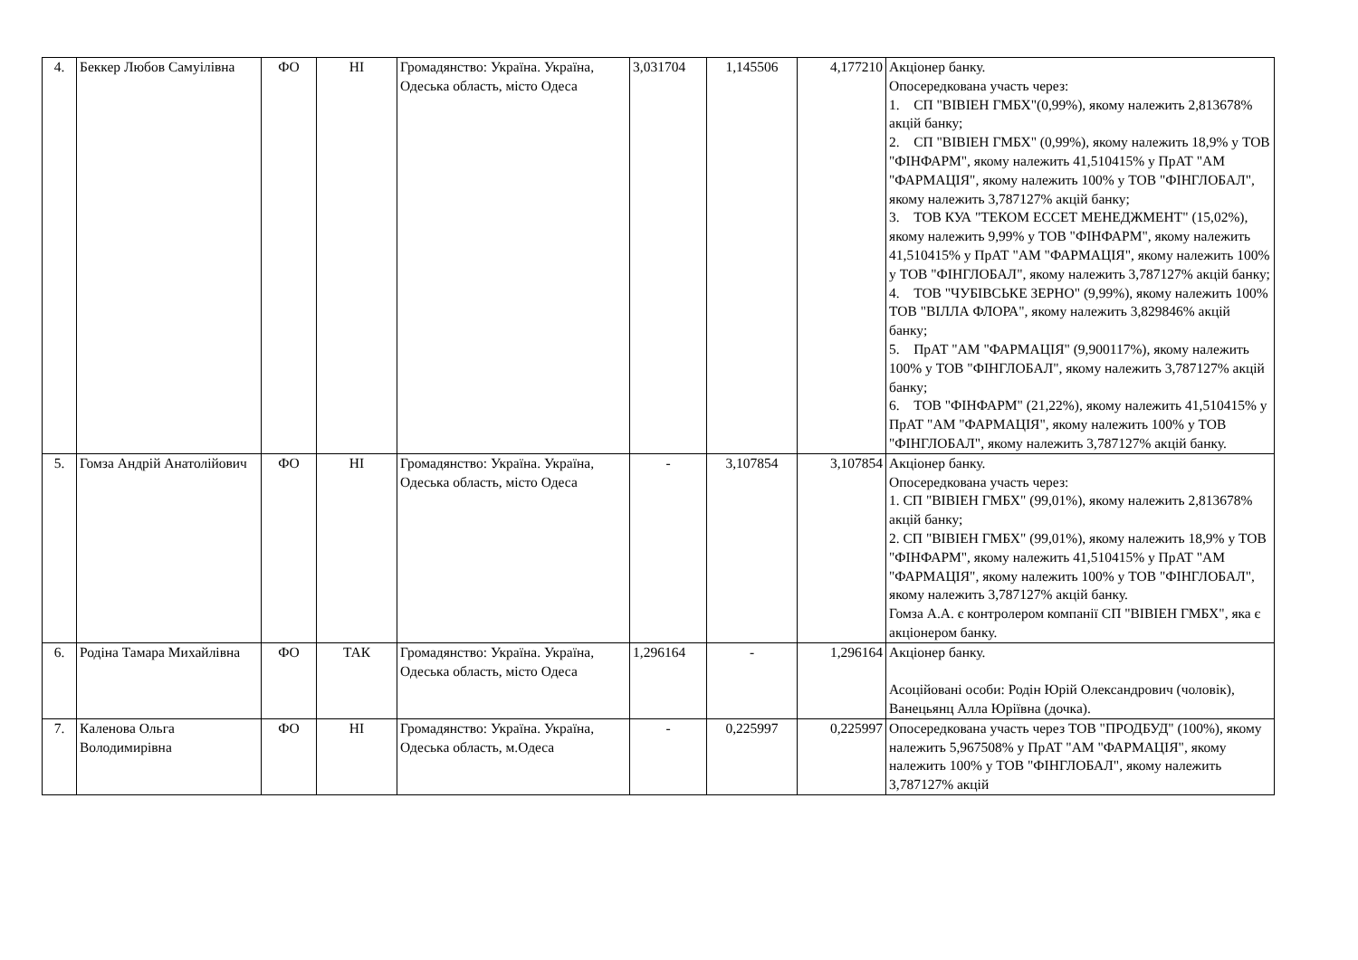| 4. | Беккер Любов Самуілівна | ФО | НІ | Громадянство: Україна. Україна, Одеська область, місто Одеса | 3,031704 | 1,145506 | 4,177210 | Акціонер банку. Опосередкована участь через: 1. СП "ВІВІЕН ГМБХ"(0,99%), якому належить 2,813678% акцій банку; 2. СП "ВІВІЕН ГМБХ" (0,99%), якому належить 18,9% у ТОВ "ФІНФАРМ", якому належить 41,510415% у ПрАТ "АМ "ФАРМАЦІЯ", якому належить 100% у ТОВ "ФІНГЛОБАЛ", якому належить 3,787127% акцій банку; 3. ТОВ КУА "ТЕКОМ ЕССЕТ МЕНЕДЖМЕНТ" (15,02%), якому належить 9,99% у ТОВ "ФІНФАРМ", якому належить 41,510415% у ПрАТ "АМ "ФАРМАЦІЯ", якому належить 100% у ТОВ "ФІНГЛОБАЛ", якому належить 3,787127% акцій банку; 4. ТОВ "ЧУБІВСЬКЕ ЗЕРНО" (9,99%), якому належить 100% ТОВ "ВІЛЛА ФЛОРА", якому належить 3,829846% акцій банку; 5. ПрАТ "АМ "ФАРМАЦІЯ" (9,900117%), якому належить 100% у ТОВ "ФІНГЛОБАЛ", якому належить 3,787127% акцій банку; 6. ТОВ "ФІНФАРМ" (21,22%), якому належить 41,510415% у ПрАТ "АМ "ФАРМАЦІЯ", якому належить 100% у ТОВ "ФІНГЛОБАЛ", якому належить 3,787127% акцій банку. |
| 5. | Гомза Андрій Анатолійович | ФО | НІ | Громадянство: Україна. Україна, Одеська область, місто Одеса | - | 3,107854 | 3,107854 | Акціонер банку. Опосередкована участь через: 1. СП "ВІВІЕН ГМБХ" (99,01%), якому належить 2,813678% акцій банку; 2. СП "ВІВІЕН ГМБХ" (99,01%), якому належить 18,9% у ТОВ "ФІНФАРМ", якому належить 41,510415% у ПрАТ "АМ "ФАРМАЦІЯ", якому належить 100% у ТОВ "ФІНГЛОБАЛ", якому належить 3,787127% акцій банку. Гомза А.А. є контролером компанії СП "ВІВІЕН ГМБХ", яка є акціонером банку. |
| 6. | Родіна Тамара Михайлівна | ФО | ТАК | Громадянство: Україна. Україна, Одеська область, місто Одеса | 1,296164 | - | 1,296164 | Акціонер банку. Асоційовані особи: Родін Юрій Олександрович (чоловік), Ванецьянц Алла Юріївна (дочка). |
| 7. | Каленова Ольга Володимирівна | ФО | НІ | Громадянство: Україна. Україна, Одеська область, м.Одеса | - | 0,225997 | 0,225997 | Опосередкована участь через ТОВ "ПРОДБУД" (100%), якому належить 5,967508% у ПрАТ "АМ "ФАРМАЦІЯ", якому належить 100% у ТОВ "ФІНГЛОБАЛ", якому належить 3,787127% акцій |